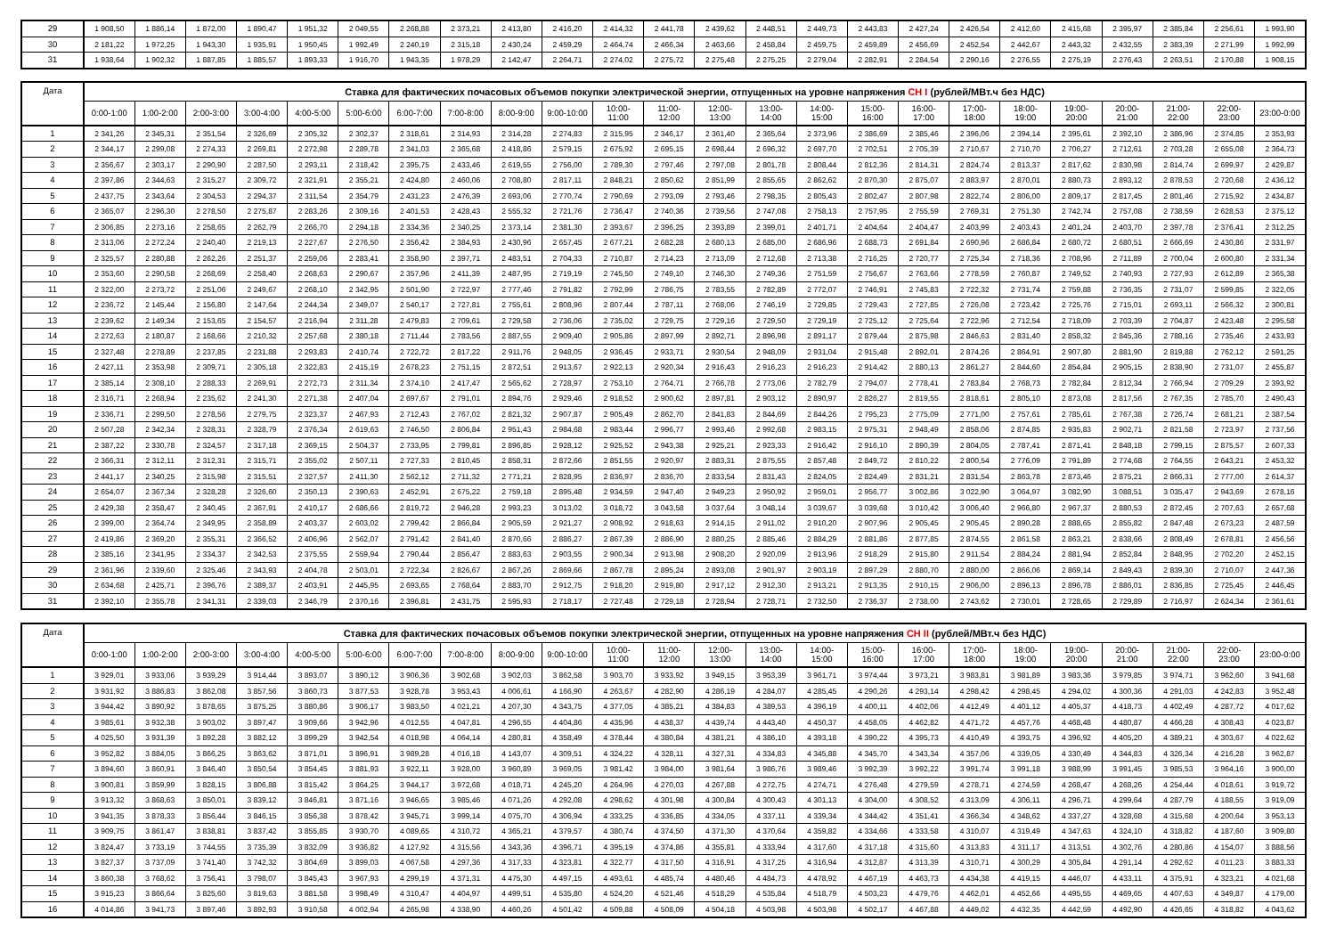| 29 | 1 908,50 | 1 886,14 | 1 872,00 | 1 890,47 | 1 951,32 | 2 049,55 | 2 268,88 | 2 373,21 | 2 413,80 | 2 416,20 | 2 414,32 | 2 441,78 | 2 439,62 | 2 448,51 | 2 449,73 | 2 443,83 | 2 427,24 | 2 426,54 | 2 412,60 | 2 415,68 | 2 395,97 | 2 385,84 | 2 256,61 | 1 993,90 |
| 30 | 2 181,22 | 1 972,25 | 1 943,30 | 1 935,91 | 1 950,45 | 1 992,49 | 2 240,19 | 2 315,18 | 2 430,24 | 2 459,29 | 2 464,74 | 2 466,34 | 2 463,66 | 2 458,84 | 2 459,75 | 2 459,89 | 2 456,69 | 2 452,54 | 2 442,67 | 2 443,32 | 2 432,55 | 2 383,39 | 2 271,99 | 1 992,99 |
| 31 | 1 938,64 | 1 902,32 | 1 887,85 | 1 885,57 | 1 893,33 | 1 916,70 | 1 943,35 | 1 978,29 | 2 142,47 | 2 264,71 | 2 274,02 | 2 275,72 | 2 275,48 | 2 275,25 | 2 279,04 | 2 282,91 | 2 284,54 | 2 290,16 | 2 276,55 | 2 275,19 | 2 276,43 | 2 263,51 | 2 170,88 | 1 908,15 |
| Дата | Ставка для фактических почасовых объемов покупки электрической энергии, отпущенных на уровне напряжения СН I (рублей/МВт.ч без НДС) | | | | | | | | | | | | | | | | | | | | | | | |
| --- | --- | --- | --- | --- | --- | --- | --- | --- | --- | --- | --- | --- | --- | --- | --- | --- | --- | --- | --- | --- | --- | --- | --- | --- |
| | 0:00-1:00 | 1:00-2:00 | 2:00-3:00 | 3:00-4:00 | 4:00-5:00 | 5:00-6:00 | 6:00-7:00 | 7:00-8:00 | 8:00-9:00 | 9:00-10:00 | 10:00- 11:00 | 11:00- 12:00 | 12:00- 13:00 | 13:00- 14:00 | 14:00- 15:00 | 15:00- 16:00 | 16:00- 17:00 | 17:00- 18:00 | 18:00- 19:00 | 19:00- 20:00 | 20:00- 21:00 | 21:00- 22:00 | 22:00- 23:00 | 23:00-0:00 |
| 1 | 2 341,26 | 2 345,31 | 2 351,54 | 2 326,69 | 2 305,32 | 2 302,37 | 2 318,61 | 2 314,93 | 2 314,28 | 2 274,83 | 2 315,95 | 2 346,17 | 2 361,40 | 2 365,64 | 2 373,96 | 2 386,69 | 2 385,46 | 2 396,06 | 2 394,14 | 2 395,61 | 2 392,10 | 2 386,96 | 2 374,85 | 2 353,93 |
| 2 | 2 344,17 | 2 299,08 | 2 274,33 | 2 269,81 | 2 272,98 | 2 289,78 | 2 341,03 | 2 365,68 | 2 418,86 | 2 579,15 | 2 675,92 | 2 695,15 | 2 698,44 | 2 696,32 | 2 697,70 | 2 702,51 | 2 705,39 | 2 710,67 | 2 710,70 | 2 706,27 | 2 712,61 | 2 703,28 | 2 655,08 | 2 364,73 |
| 3 | 2 356,67 | 2 303,17 | 2 290,90 | 2 287,50 | 2 293,11 | 2 318,42 | 2 395,75 | 2 433,46 | 2 619,55 | 2 756,00 | 2 789,30 | 2 797,46 | 2 797,08 | 2 801,78 | 2 808,44 | 2 812,36 | 2 814,31 | 2 824,74 | 2 813,37 | 2 817,62 | 2 830,98 | 2 814,74 | 2 699,97 | 2 429,87 |
| 4 | 2 397,86 | 2 344,63 | 2 315,27 | 2 309,72 | 2 321,91 | 2 355,21 | 2 424,80 | 2 460,06 | 2 708,80 | 2 817,11 | 2 848,21 | 2 850,62 | 2 851,99 | 2 855,65 | 2 862,62 | 2 870,30 | 2 875,07 | 2 883,97 | 2 870,01 | 2 880,73 | 2 893,12 | 2 878,53 | 2 720,68 | 2 436,12 |
| 5 | 2 437,75 | 2 343,64 | 2 304,53 | 2 294,37 | 2 311,54 | 2 354,79 | 2 431,23 | 2 476,39 | 2 693,06 | 2 770,74 | 2 790,69 | 2 793,09 | 2 793,46 | 2 798,35 | 2 805,43 | 2 802,47 | 2 807,98 | 2 822,74 | 2 806,00 | 2 809,17 | 2 817,45 | 2 801,46 | 2 715,92 | 2 434,87 |
| 6 | 2 365,07 | 2 296,30 | 2 278,50 | 2 275,87 | 2 283,26 | 2 309,16 | 2 401,53 | 2 428,43 | 2 555,32 | 2 721,76 | 2 736,47 | 2 740,36 | 2 739,56 | 2 747,08 | 2 758,13 | 2 757,95 | 2 755,59 | 2 769,31 | 2 751,30 | 2 742,74 | 2 757,08 | 2 738,59 | 2 628,53 | 2 375,12 |
| 7 | 2 306,85 | 2 273,16 | 2 258,65 | 2 262,79 | 2 266,70 | 2 294,18 | 2 334,36 | 2 340,25 | 2 373,14 | 2 381,30 | 2 393,67 | 2 396,25 | 2 393,89 | 2 399,01 | 2 401,71 | 2 404,64 | 2 404,47 | 2 403,99 | 2 403,43 | 2 401,24 | 2 403,70 | 2 397,78 | 2 376,41 | 2 312,25 |
| 8 | 2 313,06 | 2 272,24 | 2 240,40 | 2 219,13 | 2 227,67 | 2 276,50 | 2 356,42 | 2 384,93 | 2 430,96 | 2 657,45 | 2 677,21 | 2 682,28 | 2 680,13 | 2 685,00 | 2 686,96 | 2 688,73 | 2 691,84 | 2 690,96 | 2 686,84 | 2 680,72 | 2 680,51 | 2 666,69 | 2 430,86 | 2 331,97 |
| 9 | 2 325,57 | 2 280,88 | 2 262,26 | 2 251,37 | 2 259,06 | 2 283,41 | 2 358,90 | 2 397,71 | 2 483,51 | 2 704,33 | 2 710,87 | 2 714,23 | 2 713,09 | 2 712,68 | 2 713,38 | 2 716,25 | 2 720,77 | 2 725,34 | 2 718,36 | 2 708,96 | 2 711,89 | 2 700,04 | 2 600,80 | 2 331,34 |
| 10 | 2 353,60 | 2 290,58 | 2 268,69 | 2 258,40 | 2 268,63 | 2 290,67 | 2 357,96 | 2 411,39 | 2 487,95 | 2 719,19 | 2 745,50 | 2 749,10 | 2 746,30 | 2 749,36 | 2 751,59 | 2 756,67 | 2 763,66 | 2 778,59 | 2 760,87 | 2 749,52 | 2 740,93 | 2 727,93 | 2 612,89 | 2 365,38 |
| 11 | 2 322,00 | 2 273,72 | 2 251,06 | 2 249,67 | 2 268,10 | 2 342,95 | 2 501,90 | 2 722,97 | 2 777,46 | 2 791,82 | 2 792,99 | 2 786,75 | 2 783,55 | 2 782,89 | 2 772,07 | 2 746,91 | 2 745,83 | 2 722,32 | 2 731,74 | 2 759,88 | 2 736,35 | 2 731,07 | 2 599,85 | 2 322,05 |
| 12 | 2 236,72 | 2 145,44 | 2 156,80 | 2 147,64 | 2 244,34 | 2 349,07 | 2 540,17 | 2 727,81 | 2 755,61 | 2 808,96 | 2 807,44 | 2 787,11 | 2 768,06 | 2 746,19 | 2 729,85 | 2 729,43 | 2 727,85 | 2 726,08 | 2 723,42 | 2 725,76 | 2 715,01 | 2 693,11 | 2 566,32 | 2 300,81 |
| 13 | 2 239,62 | 2 149,34 | 2 153,65 | 2 154,57 | 2 216,94 | 2 311,28 | 2 479,83 | 2 709,61 | 2 729,58 | 2 736,06 | 2 735,02 | 2 729,75 | 2 729,16 | 2 729,50 | 2 729,19 | 2 725,12 | 2 725,64 | 2 722,96 | 2 712,54 | 2 718,09 | 2 703,39 | 2 704,87 | 2 423,48 | 2 295,58 |
| 14 | 2 272,63 | 2 180,87 | 2 168,66 | 2 210,32 | 2 257,68 | 2 380,18 | 2 711,44 | 2 783,56 | 2 887,55 | 2 909,40 | 2 905,86 | 2 897,99 | 2 892,71 | 2 896,98 | 2 891,17 | 2 879,44 | 2 875,98 | 2 846,63 | 2 831,40 | 2 858,32 | 2 845,36 | 2 788,16 | 2 735,46 | 2 433,93 |
| 15 | 2 327,48 | 2 278,89 | 2 237,85 | 2 231,88 | 2 293,83 | 2 410,74 | 2 722,72 | 2 817,22 | 2 911,76 | 2 948,05 | 2 936,45 | 2 933,71 | 2 930,54 | 2 948,09 | 2 931,04 | 2 915,48 | 2 892,01 | 2 874,26 | 2 864,91 | 2 907,80 | 2 881,90 | 2 819,88 | 2 762,12 | 2 591,25 |
| 16 | 2 427,11 | 2 353,98 | 2 309,71 | 2 305,18 | 2 322,83 | 2 415,19 | 2 678,23 | 2 751,15 | 2 872,51 | 2 913,67 | 2 922,13 | 2 920,34 | 2 916,43 | 2 916,23 | 2 916,23 | 2 914,42 | 2 880,13 | 2 861,27 | 2 844,60 | 2 854,84 | 2 905,15 | 2 838,90 | 2 731,07 | 2 455,87 |
| 17 | 2 385,14 | 2 308,10 | 2 288,33 | 2 269,91 | 2 272,73 | 2 311,34 | 2 374,10 | 2 417,47 | 2 565,62 | 2 728,97 | 2 753,10 | 2 764,71 | 2 766,78 | 2 773,06 | 2 782,79 | 2 794,07 | 2 778,41 | 2 783,84 | 2 768,73 | 2 782,84 | 2 812,34 | 2 766,94 | 2 709,29 | 2 393,92 |
| 18 | 2 316,71 | 2 268,94 | 2 235,62 | 2 241,30 | 2 271,38 | 2 407,04 | 2 697,67 | 2 791,01 | 2 894,76 | 2 929,46 | 2 918,52 | 2 900,62 | 2 897,81 | 2 903,12 | 2 890,97 | 2 826,27 | 2 819,55 | 2 818,61 | 2 805,10 | 2 873,08 | 2 817,56 | 2 767,35 | 2 785,70 | 2 490,43 |
| 19 | 2 336,71 | 2 299,50 | 2 278,56 | 2 279,75 | 2 323,37 | 2 467,93 | 2 712,43 | 2 767,02 | 2 821,32 | 2 907,87 | 2 905,49 | 2 862,70 | 2 841,83 | 2 844,69 | 2 844,26 | 2 795,23 | 2 775,09 | 2 771,00 | 2 757,61 | 2 785,61 | 2 767,38 | 2 726,74 | 2 681,21 | 2 387,54 |
| 20 | 2 507,28 | 2 342,34 | 2 328,31 | 2 328,79 | 2 376,34 | 2 619,63 | 2 746,50 | 2 806,84 | 2 951,43 | 2 984,68 | 2 983,44 | 2 996,77 | 2 993,46 | 2 992,68 | 2 983,15 | 2 975,31 | 2 948,49 | 2 858,06 | 2 874,85 | 2 935,83 | 2 902,71 | 2 821,58 | 2 723,97 | 2 737,56 |
| 21 | 2 387,22 | 2 330,78 | 2 324,57 | 2 317,18 | 2 369,15 | 2 504,37 | 2 733,95 | 2 799,81 | 2 896,85 | 2 928,12 | 2 925,52 | 2 943,38 | 2 925,21 | 2 923,33 | 2 916,42 | 2 916,10 | 2 890,39 | 2 804,05 | 2 787,41 | 2 871,41 | 2 848,18 | 2 799,15 | 2 875,57 | 2 607,33 |
| 22 | 2 366,31 | 2 312,11 | 2 312,31 | 2 315,71 | 2 355,02 | 2 507,11 | 2 727,33 | 2 810,45 | 2 858,31 | 2 872,66 | 2 851,55 | 2 920,97 | 2 883,31 | 2 875,55 | 2 857,48 | 2 849,72 | 2 810,22 | 2 800,54 | 2 776,09 | 2 791,89 | 2 774,68 | 2 764,55 | 2 643,21 | 2 453,32 |
| 23 | 2 441,17 | 2 340,25 | 2 315,98 | 2 315,51 | 2 327,57 | 2 411,30 | 2 562,12 | 2 711,32 | 2 771,21 | 2 828,95 | 2 836,97 | 2 836,70 | 2 833,54 | 2 831,43 | 2 824,05 | 2 824,49 | 2 831,21 | 2 831,54 | 2 863,78 | 2 873,46 | 2 875,21 | 2 866,31 | 2 777,00 | 2 614,37 |
| 24 | 2 654,07 | 2 367,34 | 2 328,28 | 2 326,60 | 2 350,13 | 2 390,63 | 2 452,91 | 2 675,22 | 2 759,18 | 2 895,48 | 2 934,59 | 2 947,40 | 2 949,23 | 2 950,92 | 2 959,01 | 2 956,77 | 3 002,86 | 3 022,90 | 3 064,97 | 3 082,90 | 3 088,51 | 3 035,47 | 2 943,69 | 2 678,16 |
| 25 | 2 429,38 | 2 358,47 | 2 340,45 | 2 367,91 | 2 410,17 | 2 686,66 | 2 819,72 | 2 946,28 | 2 993,23 | 3 013,02 | 3 018,72 | 3 043,58 | 3 037,64 | 3 048,14 | 3 039,67 | 3 039,68 | 3 010,42 | 3 006,40 | 2 966,80 | 2 967,37 | 2 880,53 | 2 872,45 | 2 707,63 | 2 657,68 |
| 26 | 2 399,00 | 2 364,74 | 2 349,95 | 2 358,89 | 2 403,37 | 2 603,02 | 2 799,42 | 2 866,84 | 2 905,59 | 2 921,27 | 2 908,92 | 2 918,63 | 2 914,15 | 2 911,02 | 2 910,20 | 2 907,96 | 2 905,45 | 2 905,45 | 2 890,28 | 2 888,65 | 2 855,82 | 2 847,48 | 2 673,23 | 2 487,59 |
| 27 | 2 419,86 | 2 369,20 | 2 355,31 | 2 366,52 | 2 406,96 | 2 562,07 | 2 791,42 | 2 841,40 | 2 870,66 | 2 886,27 | 2 867,39 | 2 886,90 | 2 880,25 | 2 885,46 | 2 884,29 | 2 881,86 | 2 877,85 | 2 874,55 | 2 861,58 | 2 863,21 | 2 838,66 | 2 808,49 | 2 678,81 | 2 456,56 |
| 28 | 2 385,16 | 2 341,95 | 2 334,37 | 2 342,53 | 2 375,55 | 2 559,94 | 2 790,44 | 2 856,47 | 2 883,63 | 2 903,55 | 2 900,34 | 2 913,98 | 2 908,20 | 2 920,09 | 2 913,96 | 2 918,29 | 2 915,80 | 2 911,54 | 2 884,24 | 2 881,94 | 2 852,84 | 2 848,95 | 2 702,20 | 2 452,15 |
| 29 | 2 361,96 | 2 339,60 | 2 325,46 | 2 343,93 | 2 404,78 | 2 503,01 | 2 722,34 | 2 826,67 | 2 867,26 | 2 869,66 | 2 867,78 | 2 895,24 | 2 893,08 | 2 901,97 | 2 903,19 | 2 897,29 | 2 880,70 | 2 880,00 | 2 866,06 | 2 869,14 | 2 849,43 | 2 839,30 | 2 710,07 | 2 447,36 |
| 30 | 2 634,68 | 2 425,71 | 2 396,76 | 2 389,37 | 2 403,91 | 2 445,95 | 2 693,65 | 2 768,64 | 2 883,70 | 2 912,75 | 2 918,20 | 2 919,80 | 2 917,12 | 2 912,30 | 2 913,21 | 2 913,35 | 2 910,15 | 2 906,00 | 2 896,13 | 2 896,78 | 2 886,01 | 2 836,85 | 2 725,45 | 2 446,45 |
| 31 | 2 392,10 | 2 355,78 | 2 341,31 | 2 339,03 | 2 346,79 | 2 370,16 | 2 396,81 | 2 431,75 | 2 595,93 | 2 718,17 | 2 727,48 | 2 729,18 | 2 728,94 | 2 728,71 | 2 732,50 | 2 736,37 | 2 738,00 | 2 743,62 | 2 730,01 | 2 728,65 | 2 729,89 | 2 716,97 | 2 624,34 | 2 361,61 |
| Дата | Ставка для фактических почасовых объемов покупки электрической энергии, отпущенных на уровне напряжения СН II (рублей/МВт.ч без НДС) | | | | | | | | | | | | | | | | | | | | | | | |
| --- | --- | --- | --- | --- | --- | --- | --- | --- | --- | --- | --- | --- | --- | --- | --- | --- | --- | --- | --- | --- | --- | --- | --- | --- |
| | 0:00-1:00 | 1:00-2:00 | 2:00-3:00 | 3:00-4:00 | 4:00-5:00 | 5:00-6:00 | 6:00-7:00 | 7:00-8:00 | 8:00-9:00 | 9:00-10:00 | 10:00- 11:00 | 11:00- 12:00 | 12:00- 13:00 | 13:00- 14:00 | 14:00- 15:00 | 15:00- 16:00 | 16:00- 17:00 | 17:00- 18:00 | 18:00- 19:00 | 19:00- 20:00 | 20:00- 21:00 | 21:00- 22:00 | 22:00- 23:00 | 23:00-0:00 |
| 1 | 3 929,01 | 3 933,06 | 3 939,29 | 3 914,44 | 3 893,07 | 3 890,12 | 3 906,36 | 3 902,68 | 3 902,03 | 3 862,58 | 3 903,70 | 3 933,92 | 3 949,15 | 3 953,39 | 3 961,71 | 3 974,44 | 3 973,21 | 3 983,81 | 3 981,89 | 3 983,36 | 3 979,85 | 3 974,71 | 3 962,60 | 3 941,68 |
| 2 | 3 931,92 | 3 886,83 | 3 862,08 | 3 857,56 | 3 860,73 | 3 877,53 | 3 928,78 | 3 953,43 | 4 006,61 | 4 166,90 | 4 263,67 | 4 282,90 | 4 286,19 | 4 284,07 | 4 285,45 | 4 290,26 | 4 293,14 | 4 298,42 | 4 298,45 | 4 294,02 | 4 300,36 | 4 291,03 | 4 242,83 | 3 952,48 |
| 3 | 3 944,42 | 3 890,92 | 3 878,65 | 3 875,25 | 3 880,86 | 3 906,17 | 3 983,50 | 4 021,21 | 4 207,30 | 4 343,75 | 4 377,05 | 4 385,21 | 4 384,83 | 4 389,53 | 4 396,19 | 4 400,11 | 4 402,06 | 4 412,49 | 4 401,12 | 4 405,37 | 4 418,73 | 4 402,49 | 4 287,72 | 4 017,62 |
| 4 | 3 985,61 | 3 932,38 | 3 903,02 | 3 897,47 | 3 909,66 | 3 942,96 | 4 012,55 | 4 047,81 | 4 296,55 | 4 404,86 | 4 435,96 | 4 438,37 | 4 439,74 | 4 443,40 | 4 450,37 | 4 458,05 | 4 462,82 | 4 471,72 | 4 457,76 | 4 468,48 | 4 480,87 | 4 466,28 | 4 308,43 | 4 023,87 |
| 5 | 4 025,50 | 3 931,39 | 3 892,28 | 3 882,12 | 3 899,29 | 3 942,54 | 4 018,98 | 4 064,14 | 4 280,81 | 4 358,49 | 4 378,44 | 4 380,84 | 4 381,21 | 4 386,10 | 4 393,18 | 4 390,22 | 4 395,73 | 4 410,49 | 4 393,75 | 4 396,92 | 4 405,20 | 4 389,21 | 4 303,67 | 4 022,62 |
| 6 | 3 952,82 | 3 884,05 | 3 866,25 | 3 863,62 | 3 871,01 | 3 896,91 | 3 989,28 | 4 016,18 | 4 143,07 | 4 309,51 | 4 324,22 | 4 328,11 | 4 327,31 | 4 334,83 | 4 345,88 | 4 345,70 | 4 343,34 | 4 357,06 | 4 339,05 | 4 330,49 | 4 344,83 | 4 326,34 | 4 216,28 | 3 962,87 |
| 7 | 3 894,60 | 3 860,91 | 3 846,40 | 3 850,54 | 3 854,45 | 3 881,93 | 3 922,11 | 3 928,00 | 3 960,89 | 3 969,05 | 3 981,42 | 3 984,00 | 3 981,64 | 3 986,76 | 3 989,46 | 3 992,39 | 3 992,22 | 3 991,74 | 3 991,18 | 3 988,99 | 3 991,45 | 3 985,53 | 3 964,16 | 3 900,00 |
| 8 | 3 900,81 | 3 859,99 | 3 828,15 | 3 806,88 | 3 815,42 | 3 864,25 | 3 944,17 | 3 972,68 | 4 018,71 | 4 245,20 | 4 264,96 | 4 270,03 | 4 267,88 | 4 272,75 | 4 274,71 | 4 276,48 | 4 279,59 | 4 278,71 | 4 274,59 | 4 268,47 | 4 268,26 | 4 254,44 | 4 018,61 | 3 919,72 |
| 9 | 3 913,32 | 3 868,63 | 3 850,01 | 3 839,12 | 3 846,81 | 3 871,16 | 3 946,65 | 3 985,46 | 4 071,26 | 4 292,08 | 4 298,62 | 4 301,98 | 4 300,84 | 4 300,43 | 4 301,13 | 4 304,00 | 4 308,52 | 4 313,09 | 4 306,11 | 4 296,71 | 4 299,64 | 4 287,79 | 4 188,55 | 3 919,09 |
| 10 | 3 941,35 | 3 878,33 | 3 856,44 | 3 846,15 | 3 856,38 | 3 878,42 | 3 945,71 | 3 999,14 | 4 075,70 | 4 306,94 | 4 333,25 | 4 336,85 | 4 334,05 | 4 337,11 | 4 339,34 | 4 344,42 | 4 351,41 | 4 366,34 | 4 348,62 | 4 337,27 | 4 328,68 | 4 315,68 | 4 200,64 | 3 953,13 |
| 11 | 3 909,75 | 3 861,47 | 3 838,81 | 3 837,42 | 3 855,85 | 3 930,70 | 4 089,65 | 4 310,72 | 4 365,21 | 4 379,57 | 4 380,74 | 4 374,50 | 4 371,30 | 4 370,64 | 4 359,82 | 4 334,66 | 4 333,58 | 4 310,07 | 4 319,49 | 4 347,63 | 4 324,10 | 4 318,82 | 4 187,60 | 3 909,80 |
| 12 | 3 824,47 | 3 733,19 | 3 744,55 | 3 735,39 | 3 832,09 | 3 936,82 | 4 127,92 | 4 315,56 | 4 343,36 | 4 396,71 | 4 395,19 | 4 374,86 | 4 355,81 | 4 333,94 | 4 317,60 | 4 317,18 | 4 315,60 | 4 313,83 | 4 311,17 | 4 313,51 | 4 302,76 | 4 280,86 | 4 154,07 | 3 888,56 |
| 13 | 3 827,37 | 3 737,09 | 3 741,40 | 3 742,32 | 3 804,69 | 3 899,03 | 4 067,58 | 4 297,36 | 4 317,33 | 4 323,81 | 4 322,77 | 4 317,50 | 4 316,91 | 4 317,25 | 4 316,94 | 4 312,87 | 4 313,39 | 4 310,71 | 4 300,29 | 4 305,84 | 4 291,14 | 4 292,62 | 4 011,23 | 3 883,33 |
| 14 | 3 860,38 | 3 768,62 | 3 756,41 | 3 798,07 | 3 845,43 | 3 967,93 | 4 299,19 | 4 371,31 | 4 475,30 | 4 497,15 | 4 493,61 | 4 485,74 | 4 480,46 | 4 484,73 | 4 478,92 | 4 467,19 | 4 463,73 | 4 434,38 | 4 419,15 | 4 446,07 | 4 433,11 | 4 375,91 | 4 323,21 | 4 021,68 |
| 15 | 3 915,23 | 3 866,64 | 3 825,60 | 3 819,63 | 3 881,58 | 3 998,49 | 4 310,47 | 4 404,97 | 4 499,51 | 4 535,80 | 4 524,20 | 4 521,46 | 4 518,29 | 4 535,84 | 4 518,79 | 4 503,23 | 4 479,76 | 4 462,01 | 4 452,66 | 4 495,55 | 4 469,65 | 4 407,63 | 4 349,87 | 4 179,00 |
| 16 | 4 014,86 | 3 941,73 | 3 897,46 | 3 892,93 | 3 910,58 | 4 002,94 | 4 265,98 | 4 338,90 | 4 460,26 | 4 501,42 | 4 509,88 | 4 508,09 | 4 504,18 | 4 503,98 | 4 503,98 | 4 502,17 | 4 467,88 | 4 449,02 | 4 432,35 | 4 442,59 | 4 492,90 | 4 426,65 | 4 318,82 | 4 043,62 |